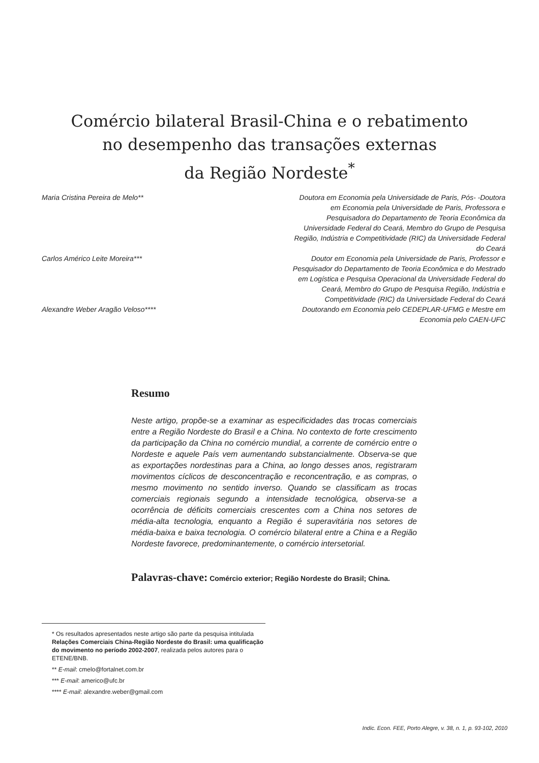Comércio bilateral Brasil-China e o rebatimento
no desempenho das transações externas
da Região Nordeste<sup>*</sup>
Maria Cristina Pereira de Melo**
Doutora em Economia pela Universidade de Paris, Pós- -Doutora em Economia pela Universidade de Paris, Professora e Pesquisadora do Departamento de Teoria Econômica da Universidade Federal do Ceará, Membro do Grupo de Pesquisa Região, Indústria e Competitividade (RIC) da Universidade Federal do Ceará
Carlos Américo Leite Moreira***
Doutor em Economia pela Universidade de Paris, Professor e Pesquisador do Departamento de Teoria Econômica e do Mestrado em Logística e Pesquisa Operacional da Universidade Federal do Ceará, Membro do Grupo de Pesquisa Região, Indústria e Competitividade (RIC) da Universidade Federal do Ceará
Alexandre Weber Aragão Veloso****
Doutorando em Economia pelo CEDEPLAR-UFMG e Mestre em Economia pelo CAEN-UFC
Resumo
Neste artigo, propõe-se a examinar as especificidades das trocas comerciais entre a Região Nordeste do Brasil e a China. No contexto de forte crescimento da participação da China no comércio mundial, a corrente de comércio entre o Nordeste e aquele País vem aumentando substancialmente. Observa-se que as exportações nordestinas para a China, ao longo desses anos, registraram movimentos cíclicos de desconcentração e reconcentração, e as compras, o mesmo movimento no sentido inverso. Quando se classificam as trocas comerciais regionais segundo a intensidade tecnológica, observa-se a ocorrência de déficits comerciais crescentes com a China nos setores de média-alta tecnologia, enquanto a Região é superavitária nos setores de média-baixa e baixa tecnologia. O comércio bilateral entre a China e a Região Nordeste favorece, predominantemente, o comércio intersetorial.
Palavras-chave: Comércio exterior; Região Nordeste do Brasil; China.
* Os resultados apresentados neste artigo são parte da pesquisa intitulada Relações Comerciais China-Região Nordeste do Brasil: uma qualificação do movimento no período 2002-2007, realizada pelos autores para o ETENE/BNB.
** E-mail: cmelo@fortalnet.com.br
*** E-mail: americo@ufc.br
**** E-mail: alexandre.weber@gmail.com
Indic. Econ. FEE, Porto Alegre, v. 38, n. 1, p. 93-102, 2010